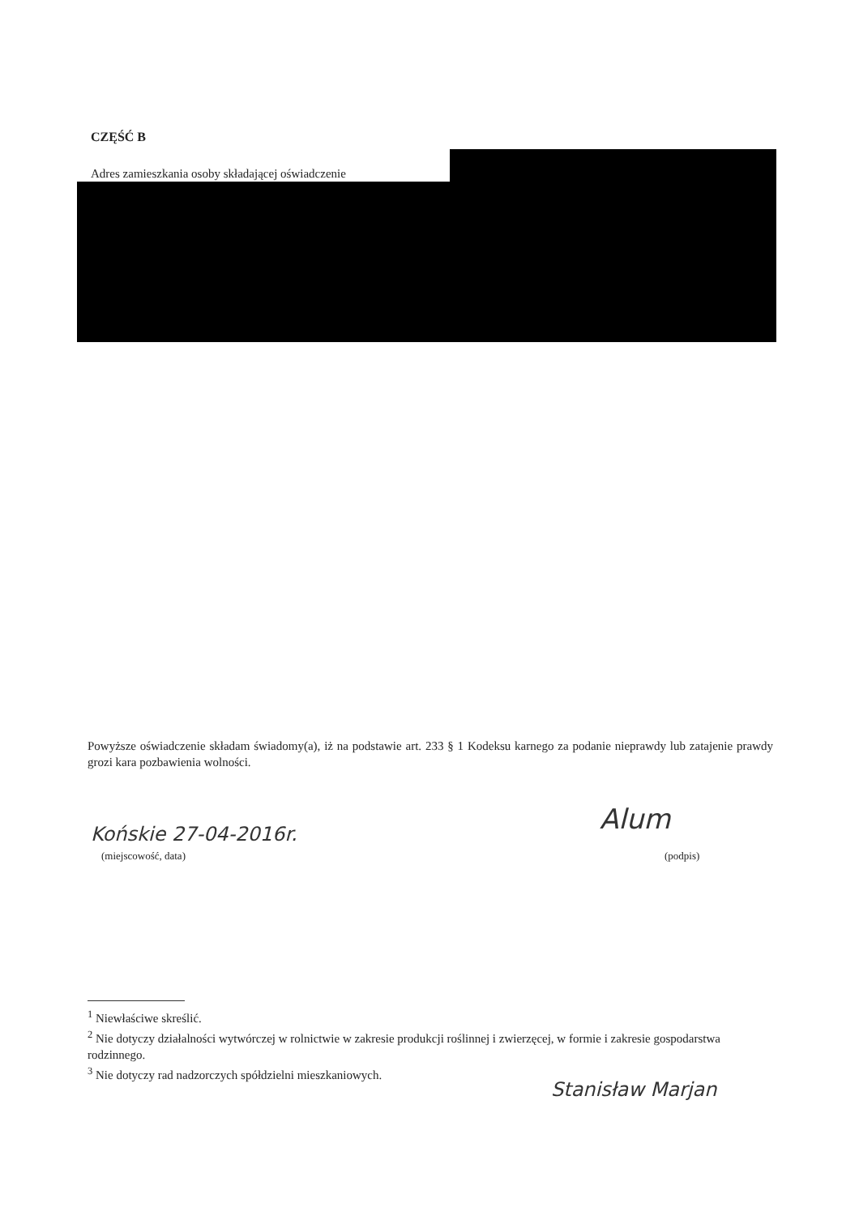CZĘŚĆ B
Adres zamieszkania osoby składającej oświadczenie
Powyższe oświadczenie składam świadomy(a), iż na podstawie art. 233 § 1 Kodeksu karnego za podanie nieprawdy lub zatajenie prawdy grozi kara pozbawienia wolności.
Końskie 27-04-2016r.
(miejscowość, data)
Alum
(podpis)
<sup>1</sup> Niewłaściwe skreślić.
<sup>2</sup> Nie dotyczy działalności wytwórczej w rolnictwie w zakresie produkcji roślinnej i zwierzęcej, w formie i zakresie gospodarstwa rodzinnego.
<sup>3</sup> Nie dotyczy rad nadzorczych spółdzielni mieszkaniowych.
Stanisław Marjan